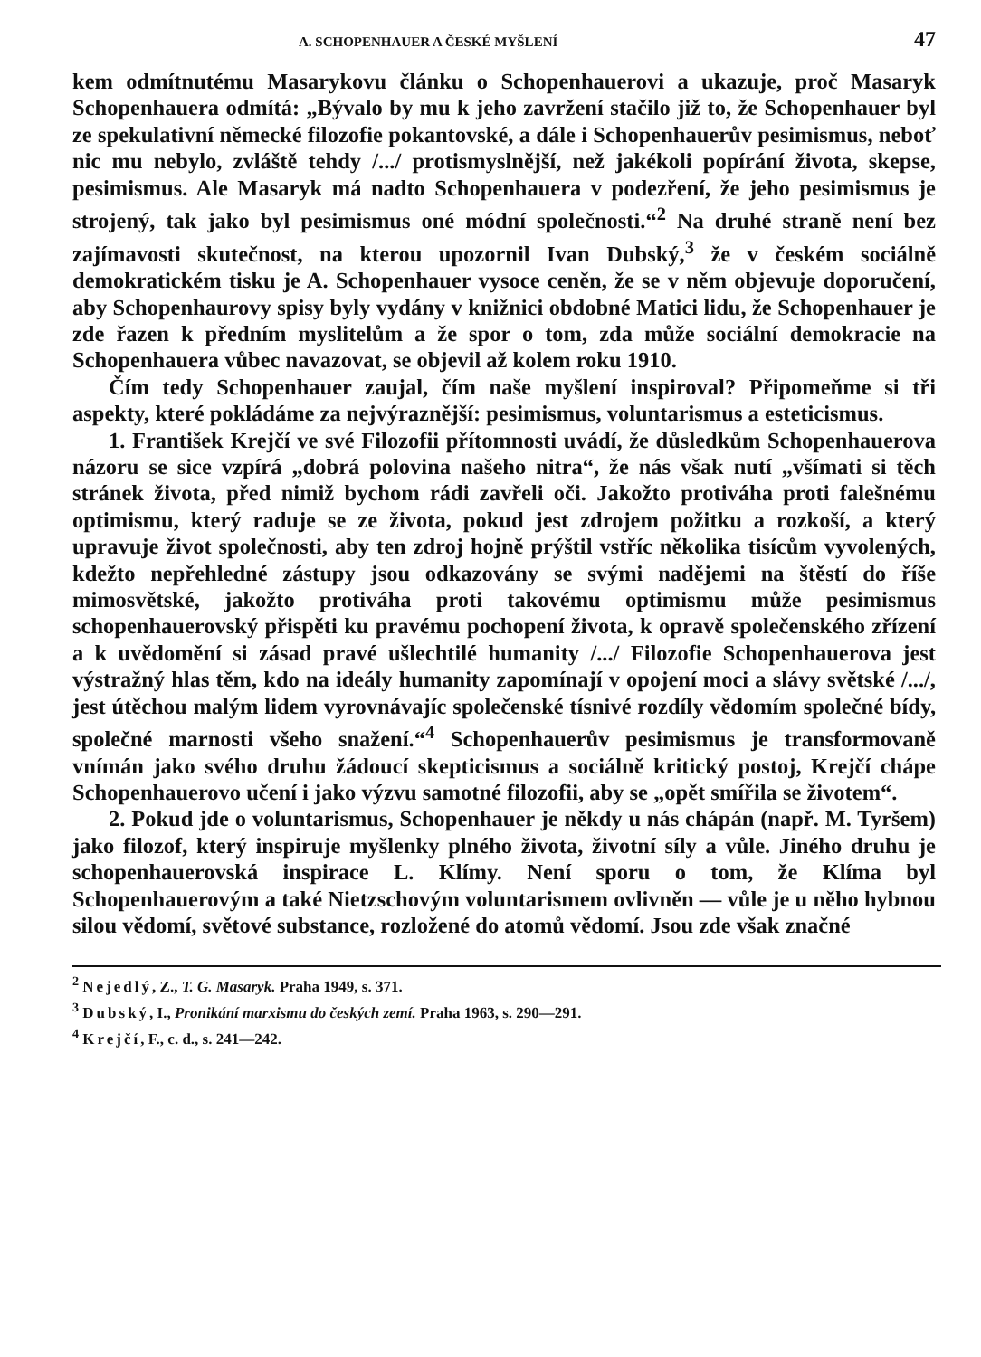A. SCHOPENHAUER A ČESKÉ MYŠLENÍ 47
kem odmítnutému Masarykovu článku o Schopenhauerovi a ukazuje, proč Masaryk Schopenhauera odmítá: „Bývalo by mu k jeho zavržení stačilo již to, že Schopenhauer byl ze spekulativní německé filozofie pokantovské, a dále i Schopenhauerův pesimismus, neboť nic mu nebylo, zvláště tehdy /.../ protismyslnější, než jakékoli popírání života, skepse, pesimismus. Ale Masaryk má nadto Schopenhauera v podezření, že jeho pesimismus je strojený, tak jako byl pesimismus oné módní společnosti.“<sup>2</sup> Na druhé straně není bez zajímavosti skutečnost, na kterou upozornil Ivan Dubský,<sup>3</sup> že v českém sociálně demokratickém tisku je A. Schopenhauer vysoce ceněn, že se v něm objevuje doporučení, aby Schopenhaurovy spisy byly vydány v knižnici obdobné Matici lidu, že Schopenhauer je zde řazen k předním myslitelům a že spor o tom, zda může sociální demokracie na Schopenhauera vůbec navazovat, se objevil až kolem roku 1910.
Čím tedy Schopenhauer zaujal, čím naše myšlení inspiroval? Připomeňme si tři aspekty, které pokládáme za nejvýraznější: pesimismus, voluntarismus a esteticismus.
1. František Krejčí ve své Filozofii přítomnosti uvádí, že důsledkům Schopenhauerova názoru se sice vzpírá „dobrá polovina našeho nitra“, že nás však nutí „všímati si těch stránek života, před nimiž bychom rádi zavřeli oči. Jakožto protiváha proti falešnému optimismu, který raduje se ze života, pokud jest zdrojem požitku a rozkoší, a který upravuje život společnosti, aby ten zdroj hojně prýštil vstříc několika tisícům vyvolených, kdežto nepřehledné zástupy jsou odkazovány se svými nadějemi na štěstí do říše mimosvětské, jakožto protiváha proti takovému optimismu může pesimismus schopenhauerovský přispěti ku pravému pochopení života, k opravě společenského zřízení a k uvědomění si zásad pravé ušlechtilé humanity /.../ Filozofie Schopenhauerova jest výstražný hlas těm, kdo na ideály humanity zapomínají v opojení moci a slávy světské /.../, jest útěchou malým lidem vyrovnávajíc společenské tísnivé rozdíly vědomím společné bídy, společné marnosti všeho snažení.“<sup>4</sup> Schopenhauerův pesimismus je transformovaně vnímán jako svého druhu žádoucí skepticismus a sociálně kritický postoj, Krejčí chápe Schopenhauerovo učení i jako výzvu samotné filozofii, aby se „opět smířila se životem“.
2. Pokud jde o voluntarismus, Schopenhauer je někdy u nás chápán (např. M. Tyršem) jako filozof, který inspiruje myšlenky plného života, životní síly a vůle. Jiného druhu je schopenhauerovská inspirace L. Klímy. Není sporu o tom, že Klíma byl Schopenhauerovým a také Nietzschovým voluntarismem ovlivněn — vůle je u něho hybnou silou vědomí, světové substance, rozložené do atomů vědomí. Jsou zde však značné
<sup>2</sup> Nejedlý, Z., T. G. Masaryk. Praha 1949, s. 371.
<sup>3</sup> Dubský, I., Pronikání marxismu do českých zemí. Praha 1963, s. 290—291.
<sup>4</sup> Krejčí, F., c. d., s. 241—242.